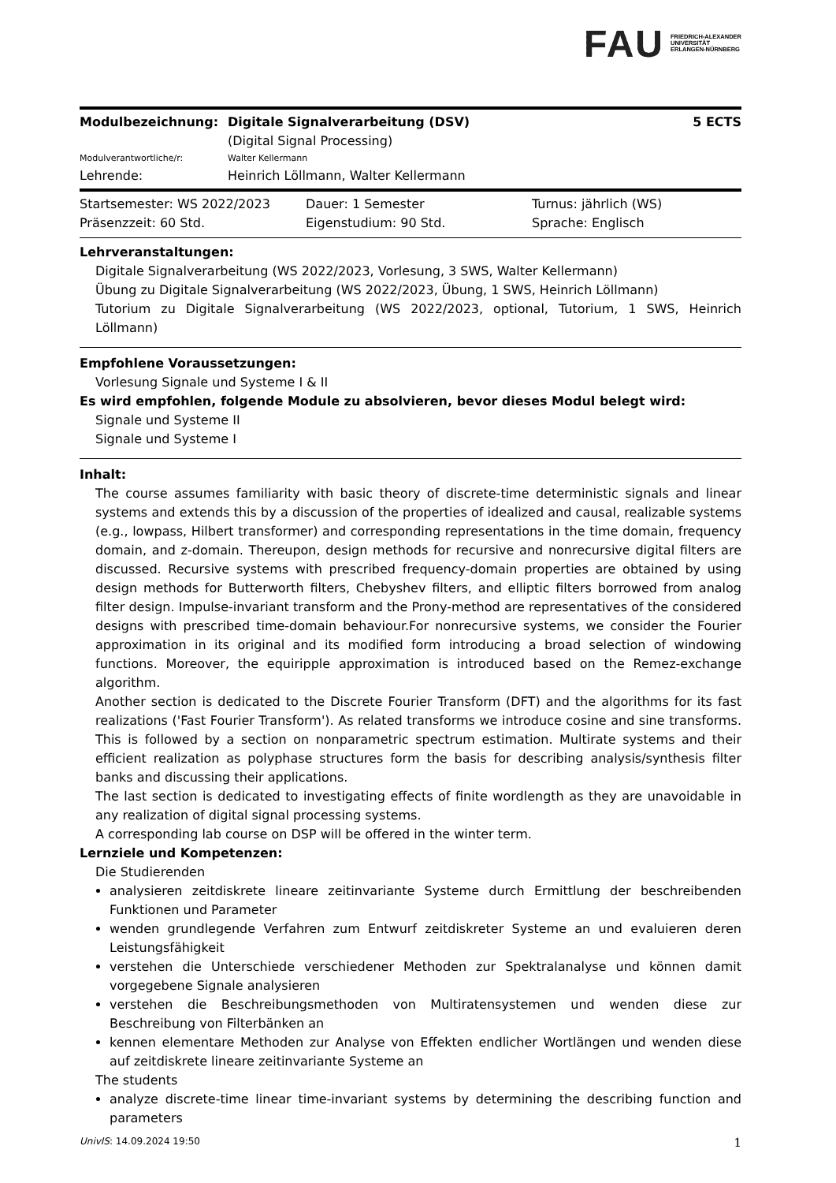FAU FRIEDRICH-ALEXANDER
UNIVERSITÄT
ERLANGEN-NÜRNBERG
| Modulbezeichnung: | Digitale Signalverarbeitung (DSV) | 5 ECTS |
| | (Digital Signal Processing) | |
| Modulverantwortliche/r: | Walter Kellermann | |
| Lehrende: | Heinrich Löllmann, Walter Kellermann | |
| Startsemester: WS 2022/2023 | Dauer: 1 Semester | Turnus: jährlich (WS) |
| Präsenzzeit: 60 Std. | Eigenstudium: 90 Std. | Sprache: Englisch |
Lehrveranstaltungen:
Digitale Signalverarbeitung (WS 2022/2023, Vorlesung, 3 SWS, Walter Kellermann)
Übung zu Digitale Signalverarbeitung (WS 2022/2023, Übung, 1 SWS, Heinrich Löllmann)
Tutorium zu Digitale Signalverarbeitung (WS 2022/2023, optional, Tutorium, 1 SWS, Heinrich Löllmann)
Empfohlene Voraussetzungen:
Vorlesung Signale und Systeme I & II
Es wird empfohlen, folgende Module zu absolvieren, bevor dieses Modul belegt wird:
Signale und Systeme II
Signale und Systeme I
Inhalt:
The course assumes familiarity with basic theory of discrete-time deterministic signals and linear systems and extends this by a discussion of the properties of idealized and causal, realizable systems (e.g., lowpass, Hilbert transformer) and corresponding representations in the time domain, frequency domain, and z-domain. Thereupon, design methods for recursive and nonrecursive digital filters are discussed. Recursive systems with prescribed frequency-domain properties are obtained by using design methods for Butterworth filters, Chebyshev filters, and elliptic filters borrowed from analog filter design. Impulse-invariant transform and the Prony-method are representatives of the considered designs with prescribed time-domain behaviour.For nonrecursive systems, we consider the Fourier approximation in its original and its modified form introducing a broad selection of windowing functions. Moreover, the equiripple approximation is introduced based on the Remez-exchange algorithm.
Another section is dedicated to the Discrete Fourier Transform (DFT) and the algorithms for its fast realizations ('Fast Fourier Transform'). As related transforms we introduce cosine and sine transforms. This is followed by a section on nonparametric spectrum estimation. Multirate systems and their efficient realization as polyphase structures form the basis for describing analysis/synthesis filter banks and discussing their applications.
The last section is dedicated to investigating effects of finite wordlength as they are unavoidable in any realization of digital signal processing systems.
A corresponding lab course on DSP will be offered in the winter term.
Lernziele und Kompetenzen:
Die Studierenden
analysieren zeitdiskrete lineare zeitinvariante Systeme durch Ermittlung der beschreibenden Funktionen und Parameter
wenden grundlegende Verfahren zum Entwurf zeitdiskreter Systeme an und evaluieren deren Leistungsfähigkeit
verstehen die Unterschiede verschiedener Methoden zur Spektralanalyse und können damit vorgegebene Signale analysieren
verstehen die Beschreibungsmethoden von Multiratensystemen und wenden diese zur Beschreibung von Filterbänken an
kennen elementare Methoden zur Analyse von Effekten endlicher Wortlängen und wenden diese auf zeitdiskrete lineare zeitinvariante Systeme an
The students
analyze discrete-time linear time-invariant systems by determining the describing function and parameters
UnivIS: 14.09.2024 19:50 1